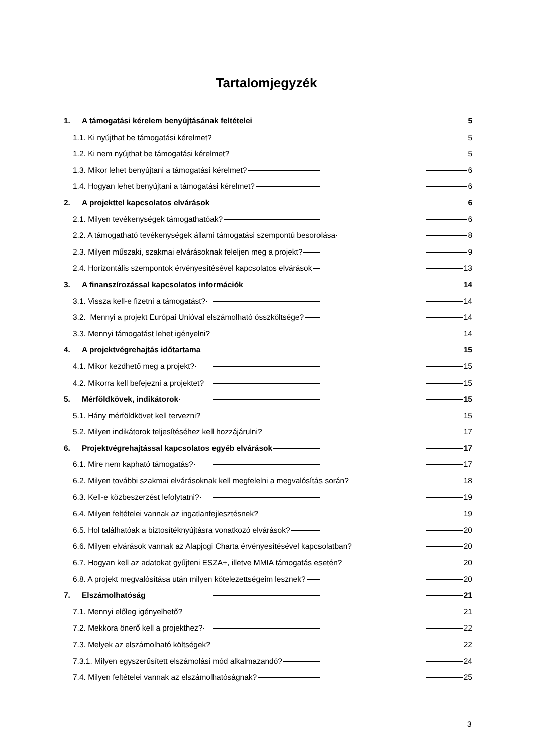Tartalomjegyzék
1. A támogatási kérelem benyújtásának feltételei 5
1.1. Ki nyújthat be támogatási kérelmet? 5
1.2. Ki nem nyújthat be támogatási kérelmet? 5
1.3. Mikor lehet benyújtani a támogatási kérelmet? 6
1.4. Hogyan lehet benyújtani a támogatási kérelmet? 6
2. A projekttel kapcsolatos elvárások 6
2.1. Milyen tevékenységek támogathatóak? 6
2.2. A támogatható tevékenységek állami támogatási szempontú besorolása 8
2.3. Milyen műszaki, szakmai elvárásoknak feleljen meg a projekt? 9
2.4. Horizontális szempontok érvényesítésével kapcsolatos elvárások 13
3. A finanszírozással kapcsolatos információk 14
3.1. Vissza kell-e fizetni a támogatást? 14
3.2. Mennyi a projekt Európai Unióval elszámolható összköltsége? 14
3.3. Mennyi támogatást lehet igényelni? 14
4. A projektvégrehajtás időtartama 15
4.1. Mikor kezdhető meg a projekt? 15
4.2. Mikorra kell befejezni a projektet? 15
5. Mérföldkövek, indikátorok 15
5.1. Hány mérföldkövet kell tervezni? 15
5.2. Milyen indikátorok teljesítéséhez kell hozzájárulni? 17
6. Projektvégrehajtással kapcsolatos egyéb elvárások 17
6.1. Mire nem kapható támogatás? 17
6.2. Milyen további szakmai elvárásoknak kell megfelelni a megvalósítás során? 18
6.3. Kell-e közbeszerzést lefolytatni? 19
6.4. Milyen feltételei vannak az ingatlanfejlesztésnek? 19
6.5. Hol találhatóak a biztosítéknyújtásra vonatkozó elvárások? 20
6.6. Milyen elvárások vannak az Alapjogi Charta érvényesítésével kapcsolatban? 20
6.7. Hogyan kell az adatokat gyűjteni ESZA+, illetve MMIA támogatás esetén? 20
6.8. A projekt megvalósítása után milyen kötelezettségeim lesznek? 20
7. Elszámolhatóság 21
7.1. Mennyi előleg igényelhető? 21
7.2. Mekkora önerő kell a projekthez? 22
7.3. Melyek az elszámolható költségek? 22
7.3.1. Milyen egyszerűsített elszámolási mód alkalmazandó? 24
7.4. Milyen feltételei vannak az elszámolhatóságnak? 25
3